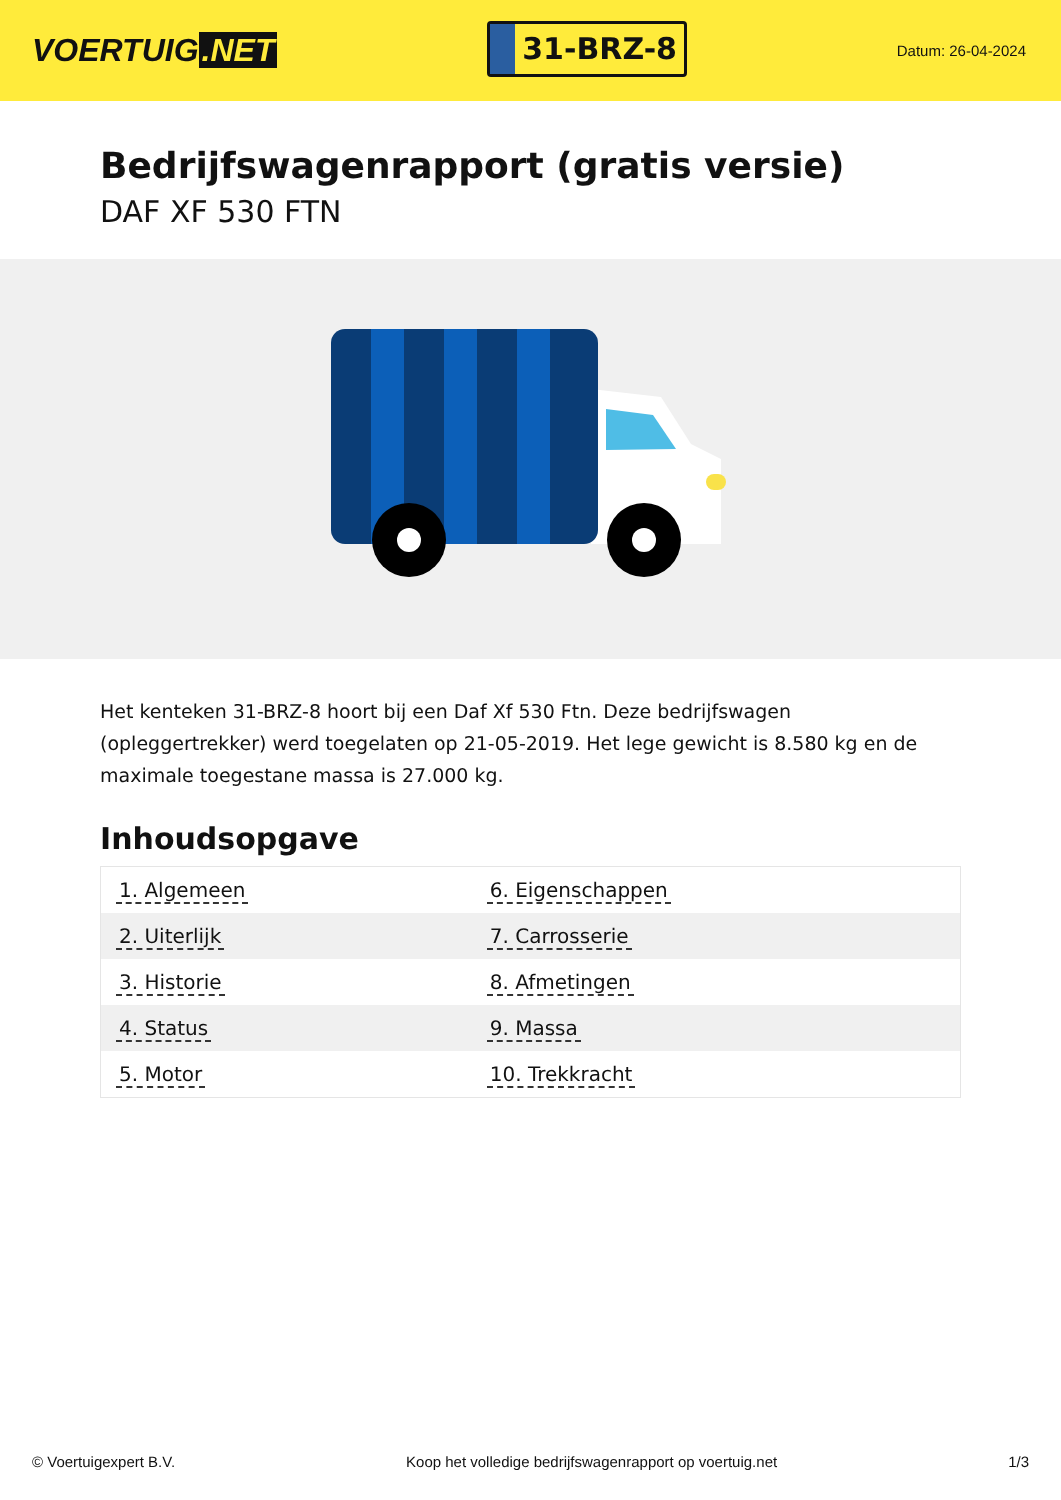VOERTUIG.NET
31-BRZ-8
Datum: 26-04-2024
Bedrijfswagenrapport (gratis versie)
DAF XF 530 FTN
Het kenteken 31-BRZ-8 hoort bij een Daf Xf 530 Ftn. Deze bedrijfswagen (opleggertrekker) werd toegelaten op 21-05-2019. Het lege gewicht is 8.580 kg en de maximale toegestane massa is 27.000 kg.
Inhoudsopgave
| 1. Algemeen | 6. Eigenschappen |
| 2. Uiterlijk | 7. Carrosserie |
| 3. Historie | 8. Afmetingen |
| 4. Status | 9. Massa |
| 5. Motor | 10. Trekkracht |
© Voertuigexpert B.V. Koop het volledige bedrijfswagenrapport op voertuig.net 1/3